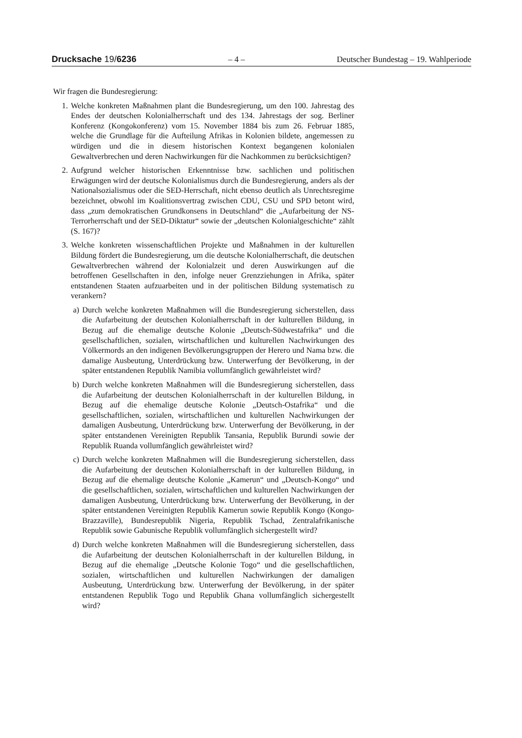Drucksache 19/6236 – 4 – Deutscher Bundestag – 19. Wahlperiode
Wir fragen die Bundesregierung:
1. Welche konkreten Maßnahmen plant die Bundesregierung, um den 100. Jahrestag des Endes der deutschen Kolonialherrschaft und des 134. Jahrestags der sog. Berliner Konferenz (Kongokonferenz) vom 15. November 1884 bis zum 26. Februar 1885, welche die Grundlage für die Aufteilung Afrikas in Kolonien bildete, angemessen zu würdigen und die in diesem historischen Kontext begangenen kolonialen Gewaltverbrechen und deren Nachwirkungen für die Nachkommen zu berücksichtigen?
2. Aufgrund welcher historischen Erkenntnisse bzw. sachlichen und politischen Erwägungen wird der deutsche Kolonialismus durch die Bundesregierung, anders als der Nationalsozialismus oder die SED-Herrschaft, nicht ebenso deutlich als Unrechtsregime bezeichnet, obwohl im Koalitionsvertrag zwischen CDU, CSU und SPD betont wird, dass „zum demokratischen Grundkonsens in Deutschland“ die „Aufarbeitung der NS-Terrorherrschaft und der SED-Diktatur“ sowie der „deutschen Kolonialgeschichte“ zählt (S. 167)?
3. Welche konkreten wissenschaftlichen Projekte und Maßnahmen in der kulturellen Bildung fördert die Bundesregierung, um die deutsche Kolonialherrschaft, die deutschen Gewaltverbrechen während der Kolonialzeit und deren Auswirkungen auf die betroffenen Gesellschaften in den, infolge neuer Grenzziehungen in Afrika, später entstandenen Staaten aufzuarbeiten und in der politischen Bildung systematisch zu verankern?
a) Durch welche konkreten Maßnahmen will die Bundesregierung sicherstellen, dass die Aufarbeitung der deutschen Kolonialherrschaft in der kulturellen Bildung, in Bezug auf die ehemalige deutsche Kolonie „Deutsch-Südwestafrika“ und die gesellschaftlichen, sozialen, wirtschaftlichen und kulturellen Nachwirkungen des Völkermords an den indigenen Bevölkerungsgruppen der Herero und Nama bzw. die damalige Ausbeutung, Unterdrückung bzw. Unterwerfung der Bevölkerung, in der später entstandenen Republik Namibia vollumfänglich gewährleistet wird?
b) Durch welche konkreten Maßnahmen will die Bundesregierung sicherstellen, dass die Aufarbeitung der deutschen Kolonialherrschaft in der kulturellen Bildung, in Bezug auf die ehemalige deutsche Kolonie „Deutsch-Ostafrika“ und die gesellschaftlichen, sozialen, wirtschaftlichen und kulturellen Nachwirkungen der damaligen Ausbeutung, Unterdrückung bzw. Unterwerfung der Bevölkerung, in der später entstandenen Vereinigten Republik Tansania, Republik Burundi sowie der Republik Ruanda vollumfänglich gewährleistet wird?
c) Durch welche konkreten Maßnahmen will die Bundesregierung sicherstellen, dass die Aufarbeitung der deutschen Kolonialherrschaft in der kulturellen Bildung, in Bezug auf die ehemalige deutsche Kolonie „Kamerun“ und „Deutsch-Kongo“ und die gesellschaftlichen, sozialen, wirtschaftlichen und kulturellen Nachwirkungen der damaligen Ausbeutung, Unterdrückung bzw. Unterwerfung der Bevölkerung, in der später entstandenen Vereinigten Republik Kamerun sowie Republik Kongo (Kongo-Brazzaville), Bundesrepublik Nigeria, Republik Tschad, Zentralafrikanische Republik sowie Gabunische Republik vollumfänglich sichergestellt wird?
d) Durch welche konkreten Maßnahmen will die Bundesregierung sicherstellen, dass die Aufarbeitung der deutschen Kolonialherrschaft in der kulturellen Bildung, in Bezug auf die ehemalige „Deutsche Kolonie Togo“ und die gesellschaftlichen, sozialen, wirtschaftlichen und kulturellen Nachwirkungen der damaligen Ausbeutung, Unterdrückung bzw. Unterwerfung der Bevölkerung, in der später entstandenen Republik Togo und Republik Ghana vollumfänglich sichergestellt wird?